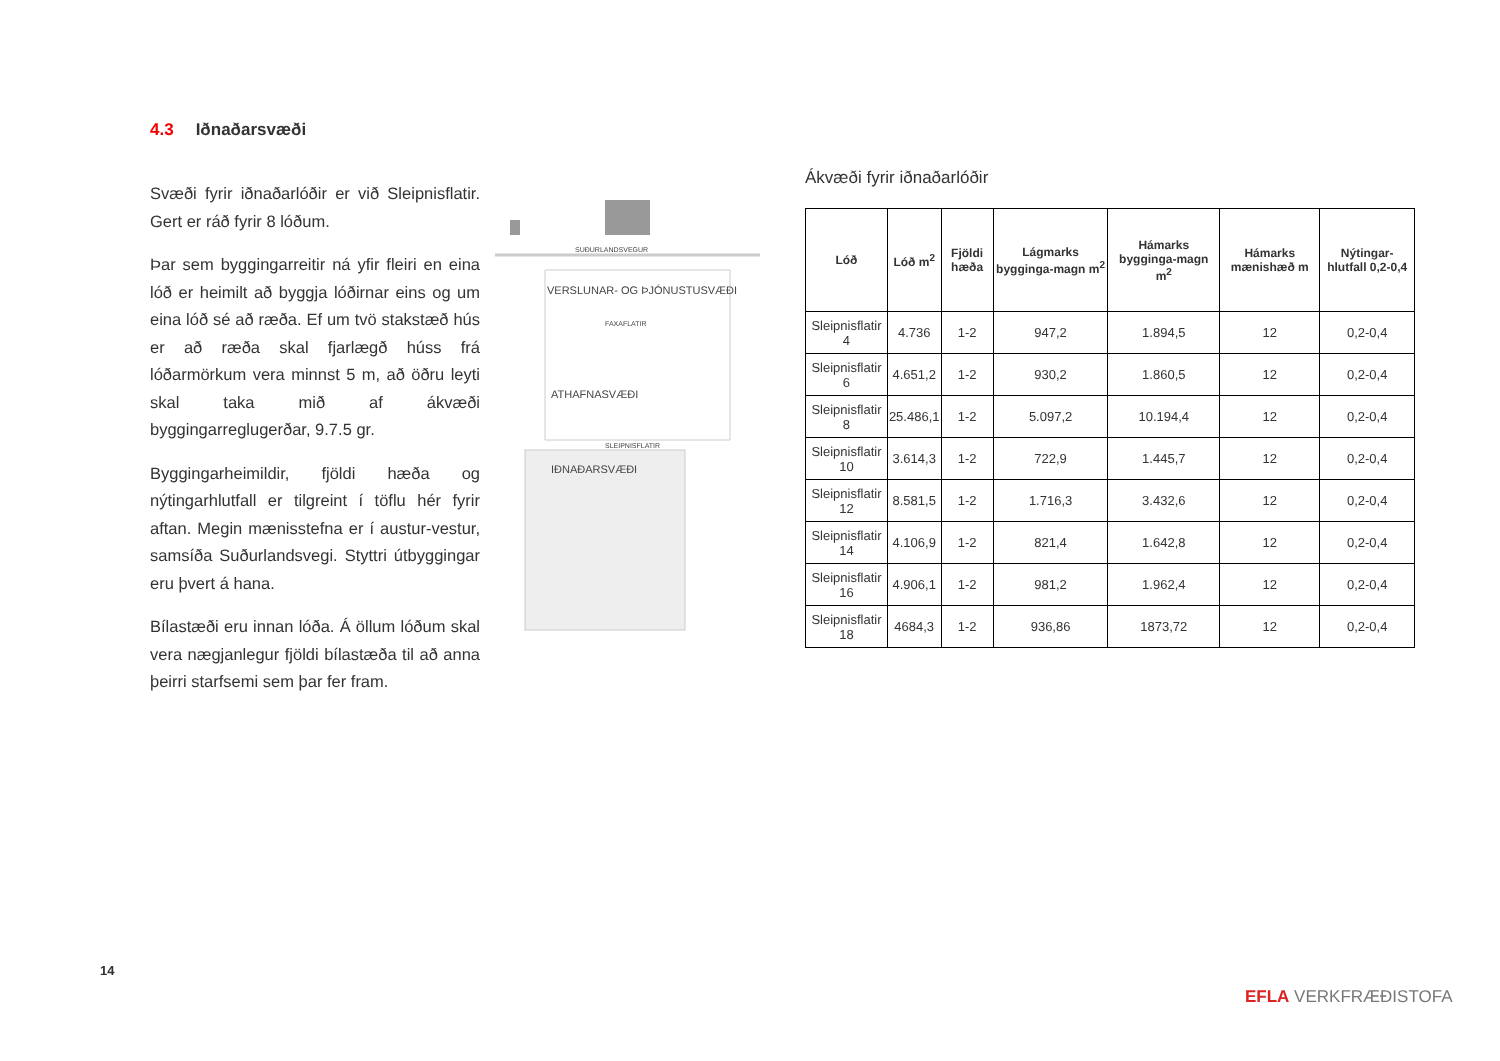4.3 Iðnaðarsvæði
Svæði fyrir iðnaðarlóðir er við Sleipnisflatir. Gert er ráð fyrir 8 lóðum.
Þar sem byggingarreitir ná yfir fleiri en eina lóð er heimilt að byggja lóðirnar eins og um eina lóð sé að ræða. Ef um tvö stakstæð hús er að ræða skal fjarlægð húss frá lóðarmörkum vera minnst 5 m, að öðru leyti skal taka mið af ákvæði byggingarreglugerðar, 9.7.5 gr.
Byggingarheimildir, fjöldi hæða og nýtingarhlutfall er tilgreint í töflu hér fyrir aftan. Megin mænisstefna er í austur-vestur, samsíða Suðurlandsvegi. Styttri útbyggingar eru þvert á hana.
Bílastæði eru innan lóða. Á öllum lóðum skal vera nægjanlegur fjöldi bílastæða til að anna þeirri starfsemi sem þar fer fram.
SUÐURLANDSVEGUR
VERSLUNAR- OG ÞJÓNUSTUSVÆÐI
FAXAFLATIR
ATHAFNASVÆÐI
SLEIPNISFLATIR
IÐNAÐARSVÆÐI
Ákvæði fyrir iðnaðarlóðir
| Lóð | Lóð m<sup>2</sup> | Fjöldi hæða | Lágmarks bygginga-magn m<sup>2</sup> | Hámarks bygginga-magn m<sup>2</sup> | Hámarks mænishæð m | Nýtingar-hlutfall 0,2-0,4 |
| --- | --- | --- | --- | --- | --- | --- |
| Sleipnisflatir 4 | 4.736 | 1-2 | 947,2 | 1.894,5 | 12 | 0,2-0,4 |
| Sleipnisflatir 6 | 4.651,2 | 1-2 | 930,2 | 1.860,5 | 12 | 0,2-0,4 |
| Sleipnisflatir 8 | 25.486,1 | 1-2 | 5.097,2 | 10.194,4 | 12 | 0,2-0,4 |
| Sleipnisflatir 10 | 3.614,3 | 1-2 | 722,9 | 1.445,7 | 12 | 0,2-0,4 |
| Sleipnisflatir 12 | 8.581,5 | 1-2 | 1.716,3 | 3.432,6 | 12 | 0,2-0,4 |
| Sleipnisflatir 14 | 4.106,9 | 1-2 | 821,4 | 1.642,8 | 12 | 0,2-0,4 |
| Sleipnisflatir 16 | 4.906,1 | 1-2 | 981,2 | 1.962,4 | 12 | 0,2-0,4 |
| Sleipnisflatir 18 | 4684,3 | 1-2 | 936,86 | 1873,72 | 12 | 0,2-0,4 |
14
EFLA VERKFRÆÐISTOFA